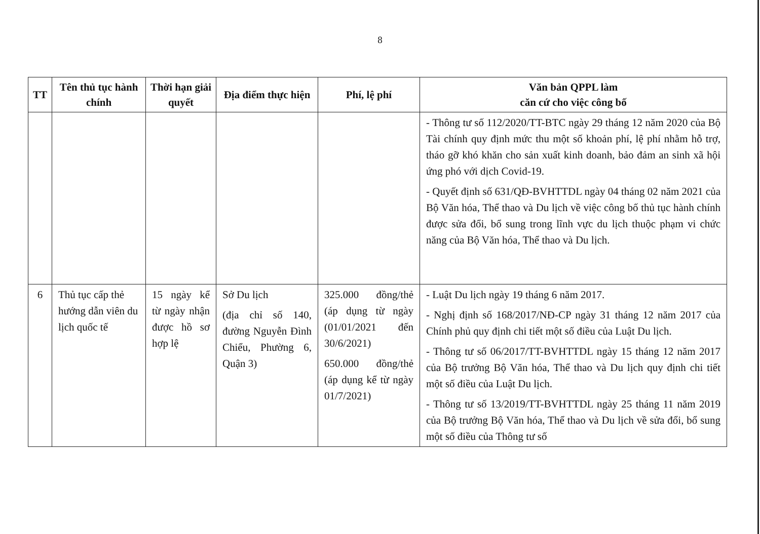8
| TT | Tên thủ tục hành chính | Thời hạn giải quyết | Địa điểm thực hiện | Phí, lệ phí | Văn bản QPPL làm căn cứ cho việc công bố |
| --- | --- | --- | --- | --- | --- |
| | | | | | - Thông tư số 112/2020/TT-BTC ngày 29 tháng 12 năm 2020 của Bộ Tài chính quy định mức thu một số khoản phí, lệ phí nhằm hỗ trợ, tháo gỡ khó khăn cho sản xuất kinh doanh, bảo đảm an sinh xã hội ứng phó với dịch Covid-19. - Quyết định số 631/QĐ-BVHTTDL ngày 04 tháng 02 năm 2021 của Bộ Văn hóa, Thể thao và Du lịch về việc công bố thủ tục hành chính được sửa đổi, bổ sung trong lĩnh vực du lịch thuộc phạm vi chức năng của Bộ Văn hóa, Thể thao và Du lịch. |
| 6 | Thủ tục cấp thẻ hướng dẫn viên du lịch quốc tế | 15 ngày kể từ ngày nhận được hồ sơ hợp lệ | Sở Du lịch (địa chỉ số 140, đường Nguyễn Đình Chiểu, Phường 6, Quận 3) | 325.000 đồng/thẻ (áp dụng từ ngày (01/01/2021 đến 30/6/2021) 650.000 đồng/thẻ (áp dụng kể từ ngày 01/7/2021) | - Luật Du lịch ngày 19 tháng 6 năm 2017. - Nghị định số 168/2017/NĐ-CP ngày 31 tháng 12 năm 2017 của Chính phủ quy định chi tiết một số điều của Luật Du lịch. - Thông tư số 06/2017/TT-BVHTTDL ngày 15 tháng 12 năm 2017 của Bộ trưởng Bộ Văn hóa, Thể thao và Du lịch quy định chi tiết một số điều của Luật Du lịch. - Thông tư số 13/2019/TT-BVHTTDL ngày 25 tháng 11 năm 2019 của Bộ trưởng Bộ Văn hóa, Thể thao và Du lịch về sửa đổi, bổ sung một số điều của Thông tư số |